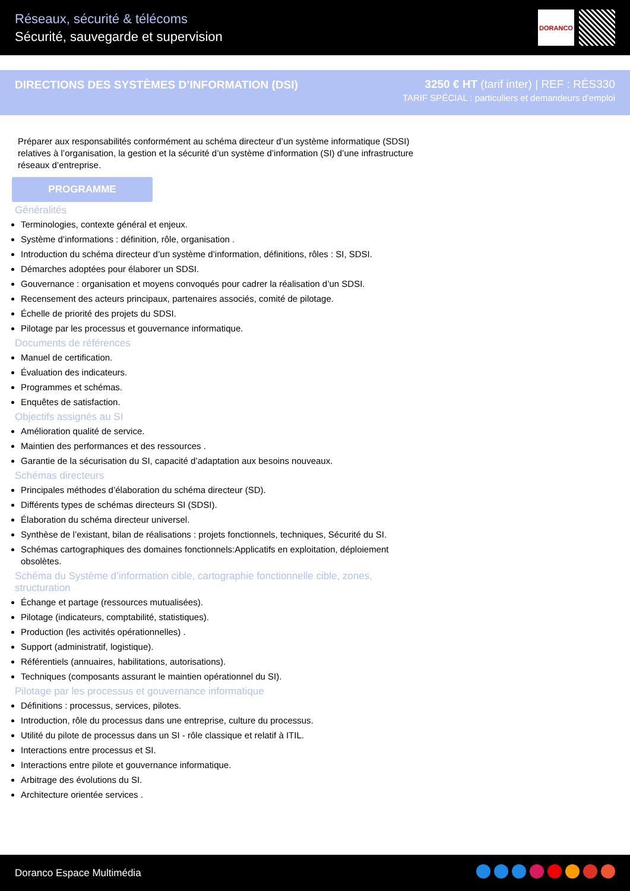Réseaux, sécurité & télécoms
Sécurité, sauvegarde et supervision
DORANCO
DIRECTIONS DES SYSTÈMES D’INFORMATION (DSI)
3250 € HT (tarif inter) | REF : RÉS330
TARIF SPÉCIAL : particuliers et demandeurs d'emploi
Préparer aux responsabilités conformément au schéma directeur d’un système informatique (SDSI) relatives à l’organisation, la gestion et la sécurité d’un système d’information (SI) d’une infrastructure réseaux d’entreprise.
PROGRAMME
Généralités
Terminologies, contexte général et enjeux.
Système d’informations : définition, rôle, organisation .
Introduction du schéma directeur d’un système d’information, définitions, rôles : SI, SDSI.
Démarches adoptées pour élaborer un SDSI.
Gouvernance : organisation et moyens convoqués pour cadrer la réalisation d’un SDSI.
Recensement des acteurs principaux, partenaires associés, comité de pilotage.
Échelle de priorité des projets du SDSI.
Pilotage par les processus et gouvernance informatique.
Documents de références
Manuel de certification.
Évaluation des indicateurs.
Programmes et schémas.
Enquêtes de satisfaction.
Objectifs assignés au SI
Amélioration qualité de service.
Maintien des performances et des ressources .
Garantie de la sécurisation du SI, capacité d’adaptation aux besoins nouveaux.
Schémas directeurs
Principales méthodes d’élaboration du schéma directeur (SD).
Différents types de schémas directeurs SI (SDSI).
Élaboration du schéma directeur universel.
Synthèse de l’existant, bilan de réalisations : projets fonctionnels, techniques, Sécurité du SI.
Schémas cartographiques des domaines fonctionnels:Applicatifs en exploitation, déploiement obsolètes.
Schéma du Système d’information cible, cartographie fonctionnelle cible, zones, structuration
Échange et partage (ressources mutualisées).
Pilotage (indicateurs, comptabilité, statistiques).
Production (les activités opérationnelles) .
Support (administratif, logistique).
Référentiels (annuaires, habilitations, autorisations).
Techniques (composants assurant le maintien opérationnel du SI).
Pilotage par les processus et gouvernance informatique
Définitions : processus, services, pilotes.
Introduction, rôle du processus dans une entreprise, culture du processus.
Utilité du pilote de processus dans un SI - rôle classique et relatif à ITIL.
Interactions entre processus et SI.
Interactions entre pilote et gouvernance informatique.
Arbitrage des évolutions du SI.
Architecture orientée services .
Doranco Espace Multimédia